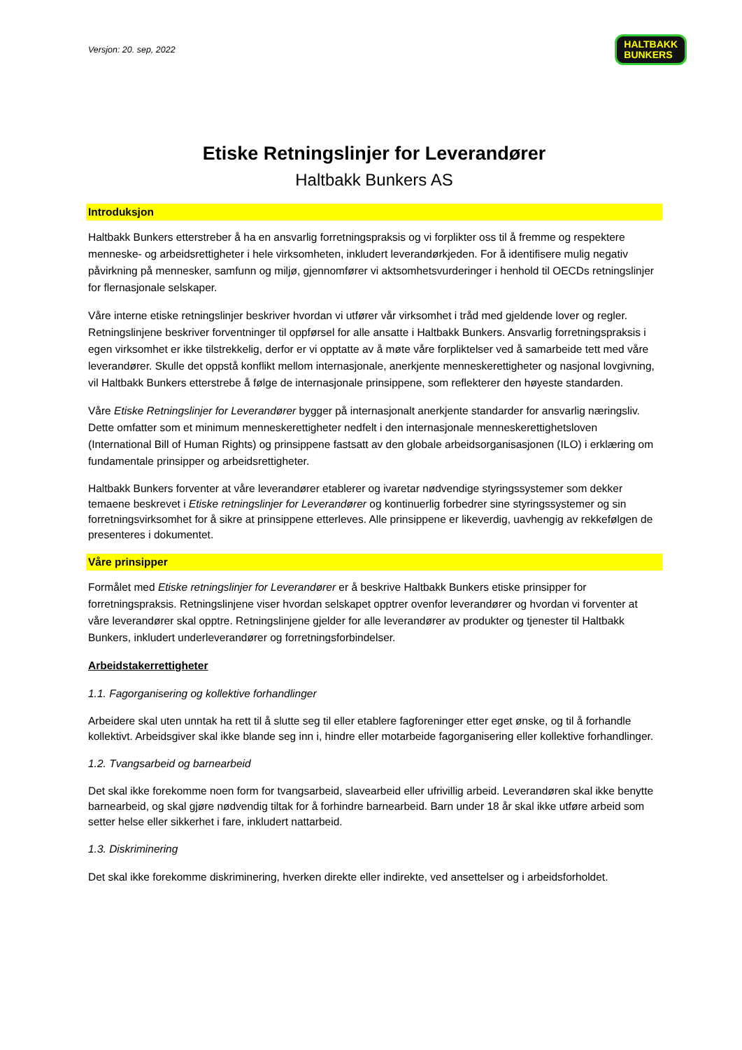Versjon: 20. sep, 2022 HALTBAKK
BUNKERS
Etiske Retningslinjer for Leverandører
Haltbakk Bunkers AS
Introduksjon
Haltbakk Bunkers etterstreber å ha en ansvarlig forretningspraksis og vi forplikter oss til å fremme og respektere menneske- og arbeidsrettigheter i hele virksomheten, inkludert leverandørkjeden. For å identifisere mulig negativ påvirkning på mennesker, samfunn og miljø, gjennomfører vi aktsomhetsvurderinger i henhold til OECDs retningslinjer for flernasjonale selskaper.
Våre interne etiske retningslinjer beskriver hvordan vi utfører vår virksomhet i tråd med gjeldende lover og regler. Retningslinjene beskriver forventninger til oppførsel for alle ansatte i Haltbakk Bunkers. Ansvarlig forretningspraksis i egen virksomhet er ikke tilstrekkelig, derfor er vi opptatte av å møte våre forpliktelser ved å samarbeide tett med våre leverandører. Skulle det oppstå konflikt mellom internasjonale, anerkjente menneskerettigheter og nasjonal lovgivning, vil Haltbakk Bunkers etterstrebe å følge de internasjonale prinsippene, som reflekterer den høyeste standarden.
Våre Etiske Retningslinjer for Leverandører bygger på internasjonalt anerkjente standarder for ansvarlig næringsliv. Dette omfatter som et minimum menneskerettigheter nedfelt i den internasjonale menneskerettighetsloven (International Bill of Human Rights) og prinsippene fastsatt av den globale arbeidsorganisasjonen (ILO) i erklæring om fundamentale prinsipper og arbeidsrettigheter.
Haltbakk Bunkers forventer at våre leverandører etablerer og ivaretar nødvendige styringssystemer som dekker temaene beskrevet i Etiske retningslinjer for Leverandører og kontinuerlig forbedrer sine styringssystemer og sin forretningsvirksomhet for å sikre at prinsippene etterleves. Alle prinsippene er likeverdig, uavhengig av rekkefølgen de presenteres i dokumentet.
Våre prinsipper
Formålet med Etiske retningslinjer for Leverandører er å beskrive Haltbakk Bunkers etiske prinsipper for forretningspraksis. Retningslinjene viser hvordan selskapet opptrer ovenfor leverandører og hvordan vi forventer at våre leverandører skal opptre. Retningslinjene gjelder for alle leverandører av produkter og tjenester til Haltbakk Bunkers, inkludert underleverandører og forretningsforbindelser.
Arbeidstakerrettigheter
1.1. Fagorganisering og kollektive forhandlinger
Arbeidere skal uten unntak ha rett til å slutte seg til eller etablere fagforeninger etter eget ønske, og til å forhandle kollektivt. Arbeidsgiver skal ikke blande seg inn i, hindre eller motarbeide fagorganisering eller kollektive forhandlinger.
1.2. Tvangsarbeid og barnearbeid
Det skal ikke forekomme noen form for tvangsarbeid, slavearbeid eller ufrivillig arbeid. Leverandøren skal ikke benytte barnearbeid, og skal gjøre nødvendig tiltak for å forhindre barnearbeid. Barn under 18 år skal ikke utføre arbeid som setter helse eller sikkerhet i fare, inkludert nattarbeid.
1.3. Diskriminering
Det skal ikke forekomme diskriminering, hverken direkte eller indirekte, ved ansettelser og i arbeidsforholdet.